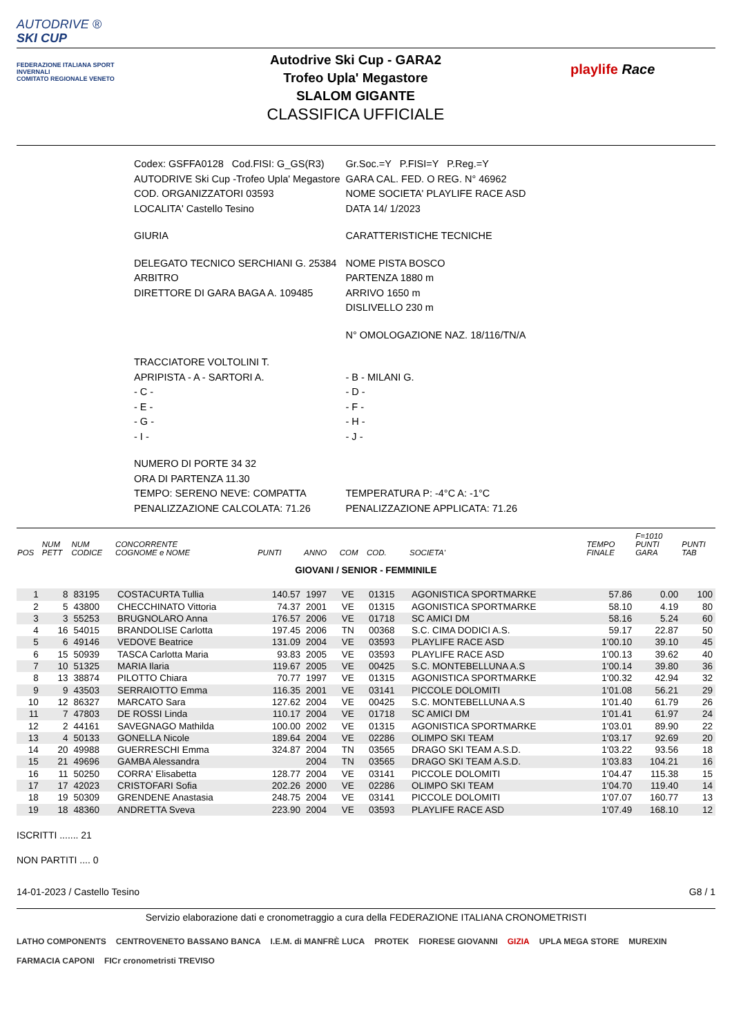AUTODRIVE ®
SKI CUP
FEDERAZIONE ITALIANA SPORT INVERNALI
COMITATO REGIONALE VENETO
Autodrive Ski Cup - GARA2
Trofeo Upla' Megastore
SLALOM GIGANTE
CLASSIFICA UFFICIALE
playlife Race
| Codex: GSFFA0128 Cod.FISI: G_GS(R3) | Gr.Soc.=Y P.FISI=Y P.Reg.=Y |
| AUTODRIVE Ski Cup -Trofeo Upla' Megastore | GARA CAL. FED. O REG. N° 46962 |
| COD. ORGANIZZATORI 03593 | NOME SOCIETA' PLAYLIFE RACE ASD |
| LOCALITA' Castello Tesino | DATA 14/ 1/2023 |
| GIURIA | CARATTERISTICHE TECNICHE |
| DELEGATO TECNICO SERCHIANI G. 25384 | NOME PISTA BOSCO |
| ARBITRO | PARTENZA 1880 m |
| DIRETTORE DI GARA BAGA A. 109485 | ARRIVO 1650 m |
| | DISLIVELLO 230 m |
| | N° OMOLOGAZIONE NAZ. 18/116/TN/A |
| TRACCIATORE VOLTOLINI T. | |
| APRIPISTA - A - SARTORI A. | - B - MILANI G. |
| - C - | - D - |
| - E - | - F - |
| - G - | - H - |
| - I - | - J - |
| NUMERO DI PORTE 34 32 | |
| ORA DI PARTENZA 11.30 | |
| TEMPO: SERENO NEVE: COMPATTA | TEMPERATURA P: -4°C A: -1°C |
| PENALIZZAZIONE CALCOLATA: 71.26 | PENALIZZAZIONE APPLICATA: 71.26 |
| POS | NUM PETT | NUM CODICE | CONCORRENTE COGNOME e NOME | PUNTI | ANNO | COM | COD. | SOCIETA' | TEMPO FINALE | F=1010 PUNTI GARA | PUNTI TAB |
| --- | --- | --- | --- | --- | --- | --- | --- | --- | --- | --- | --- |
| GIOVANI / SENIOR - FEMMINILE | | | | | | | | | | | |
| 1 | 8 | 83195 | COSTACURTA Tullia | 140.57 | 1997 | VE | 01315 | AGONISTICA SPORTMARKE | 57.86 | 0.00 | 100 |
| 2 | 5 | 43800 | CHECCHINATO Vittoria | 74.37 | 2001 | VE | 01315 | AGONISTICA SPORTMARKE | 58.10 | 4.19 | 80 |
| 3 | 3 | 55253 | BRUGNOLARO Anna | 176.57 | 2006 | VE | 01718 | SC AMICI DM | 58.16 | 5.24 | 60 |
| 4 | 16 | 54015 | BRANDOLISE Carlotta | 197.45 | 2006 | TN | 00368 | S.C. CIMA DODICI A.S. | 59.17 | 22.87 | 50 |
| 5 | 6 | 49146 | VEDOVE Beatrice | 131.09 | 2004 | VE | 03593 | PLAYLIFE RACE ASD | 1'00.10 | 39.10 | 45 |
| 6 | 15 | 50939 | TASCA Carlotta Maria | 93.83 | 2005 | VE | 03593 | PLAYLIFE RACE ASD | 1'00.13 | 39.62 | 40 |
| 7 | 10 | 51325 | MARIA Ilaria | 119.67 | 2005 | VE | 00425 | S.C. MONTEBELLUNA A.S | 1'00.14 | 39.80 | 36 |
| 8 | 13 | 38874 | PILOTTO Chiara | 70.77 | 1997 | VE | 01315 | AGONISTICA SPORTMARKE | 1'00.32 | 42.94 | 32 |
| 9 | 9 | 43503 | SERRAIOTTO Emma | 116.35 | 2001 | VE | 03141 | PICCOLE DOLOMITI | 1'01.08 | 56.21 | 29 |
| 10 | 12 | 86327 | MARCATO Sara | 127.62 | 2004 | VE | 00425 | S.C. MONTEBELLUNA A.S | 1'01.40 | 61.79 | 26 |
| 11 | 7 | 47803 | DE ROSSI Linda | 110.17 | 2004 | VE | 01718 | SC AMICI DM | 1'01.41 | 61.97 | 24 |
| 12 | 2 | 44161 | SAVEGNAGO Mathilda | 100.00 | 2002 | VE | 01315 | AGONISTICA SPORTMARKE | 1'03.01 | 89.90 | 22 |
| 13 | 4 | 50133 | GONELLA Nicole | 189.64 | 2004 | VE | 02286 | OLIMPO SKI TEAM | 1'03.17 | 92.69 | 20 |
| 14 | 20 | 49988 | GUERRESCHI Emma | 324.87 | 2004 | TN | 03565 | DRAGO SKI TEAM A.S.D. | 1'03.22 | 93.56 | 18 |
| 15 | 21 | 49696 | GAMBA Alessandra | | 2004 | TN | 03565 | DRAGO SKI TEAM A.S.D. | 1'03.83 | 104.21 | 16 |
| 16 | 11 | 50250 | CORRA' Elisabetta | 128.77 | 2004 | VE | 03141 | PICCOLE DOLOMITI | 1'04.47 | 115.38 | 15 |
| 17 | 17 | 42023 | CRISTOFARI Sofia | 202.26 | 2000 | VE | 02286 | OLIMPO SKI TEAM | 1'04.70 | 119.40 | 14 |
| 18 | 19 | 50309 | GRENDENE Anastasia | 248.75 | 2004 | VE | 03141 | PICCOLE DOLOMITI | 1'07.07 | 160.77 | 13 |
| 19 | 18 | 48360 | ANDRETTA Sveva | 223.90 | 2004 | VE | 03593 | PLAYLIFE RACE ASD | 1'07.49 | 168.10 | 12 |
ISCRITTI ....... 21
NON PARTITI .... 0
14-01-2023 / Castello Tesino G8 / 1
Servizio elaborazione dati e cronometraggio a cura della FEDERAZIONE ITALIANA CRONOMETRISTI
LATHO COMPONENTS CENTROVENETO BASSANO BANCA I.E.M. di MANFRÈ LUCA PROTEK FIORESE GIOVANNI GIZIA UPLA MEGA STORE MUREXIN FARMACIA CAPONI FICr cronometristi TREVISO